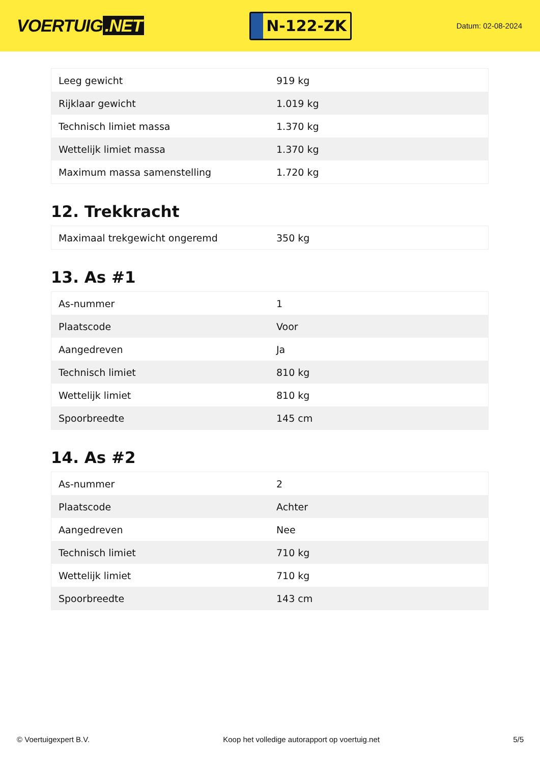VOERTUIG.NET
N-122-ZK
Datum: 02-08-2024
| Leeg gewicht | 919 kg |
| Rijklaar gewicht | 1.019 kg |
| Technisch limiet massa | 1.370 kg |
| Wettelijk limiet massa | 1.370 kg |
| Maximum massa samenstelling | 1.720 kg |
12. Trekkracht
| Maximaal trekgewicht ongeremd | 350 kg |
13. As #1
| As-nummer | 1 |
| Plaatscode | Voor |
| Aangedreven | Ja |
| Technisch limiet | 810 kg |
| Wettelijk limiet | 810 kg |
| Spoorbreedte | 145 cm |
14. As #2
| As-nummer | 2 |
| Plaatscode | Achter |
| Aangedreven | Nee |
| Technisch limiet | 710 kg |
| Wettelijk limiet | 710 kg |
| Spoorbreedte | 143 cm |
© Voertuigexpert B.V. Koop het volledige autorapport op voertuig.net 5/5